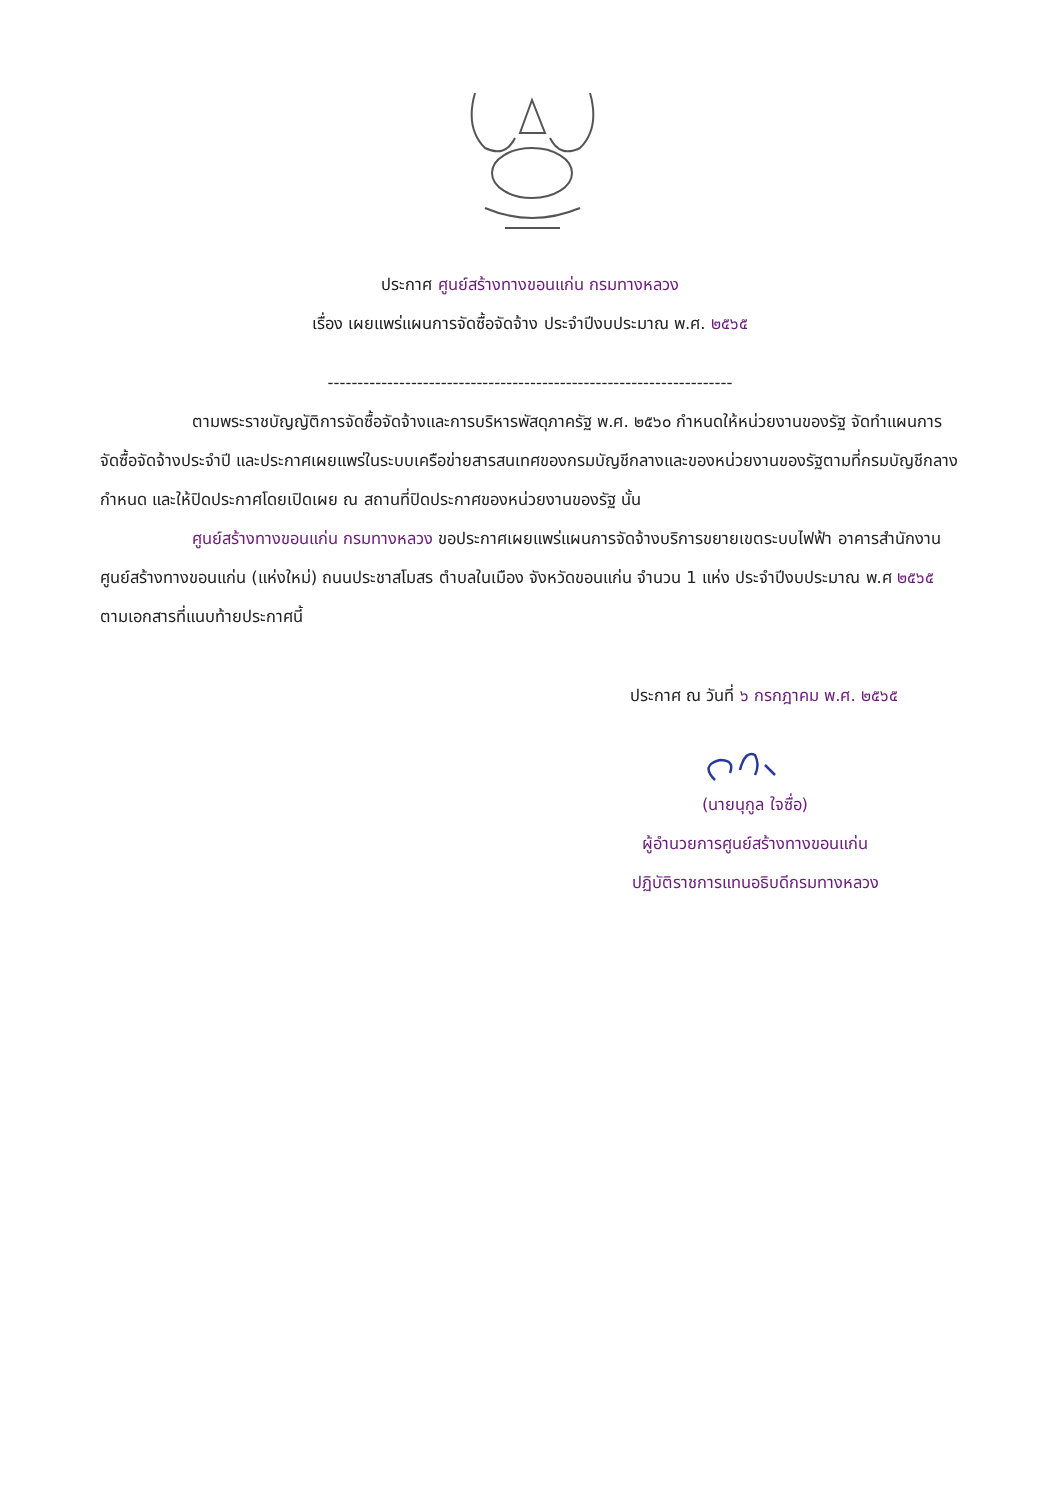ประกาศ ศูนย์สร้างทางขอนแก่น กรมทางหลวง
เรื่อง เผยแพร่แผนการจัดซื้อจัดจ้าง ประจำปีงบประมาณ พ.ศ. ๒๕๖๕
--------------------------------------------------------------------
ตามพระราชบัญญัติการจัดซื้อจัดจ้างและการบริหารพัสดุภาครัฐ พ.ศ. ๒๕๖๐ กำหนดให้หน่วยงานของรัฐ จัดทำแผนการจัดซื้อจัดจ้างประจำปี และประกาศเผยแพร่ในระบบเครือข่ายสารสนเทศของกรมบัญชีกลางและของหน่วยงานของรัฐตามที่กรมบัญชีกลางกำหนด และให้ปิดประกาศโดยเปิดเผย ณ สถานที่ปิดประกาศของหน่วยงานของรัฐ นั้น
ศูนย์สร้างทางขอนแก่น กรมทางหลวง ขอประกาศเผยแพร่แผนการจัดจ้างบริการขยายเขตระบบไฟฟ้า อาคารสำนักงานศูนย์สร้างทางขอนแก่น (แห่งใหม่) ถนนประชาสโมสร ตำบลในเมือง จังหวัดขอนแก่น จำนวน 1 แห่ง ประจำปีงบประมาณ พ.ศ ๒๕๖๕ ตามเอกสารที่แนบท้ายประกาศนี้
ประกาศ ณ วันที่ ๖ กรกฎาคม พ.ศ. ๒๕๖๕
(นายนุกูล ใจซื่อ)
ผู้อำนวยการศูนย์สร้างทางขอนแก่น
ปฏิบัติราชการแทนอธิบดีกรมทางหลวง